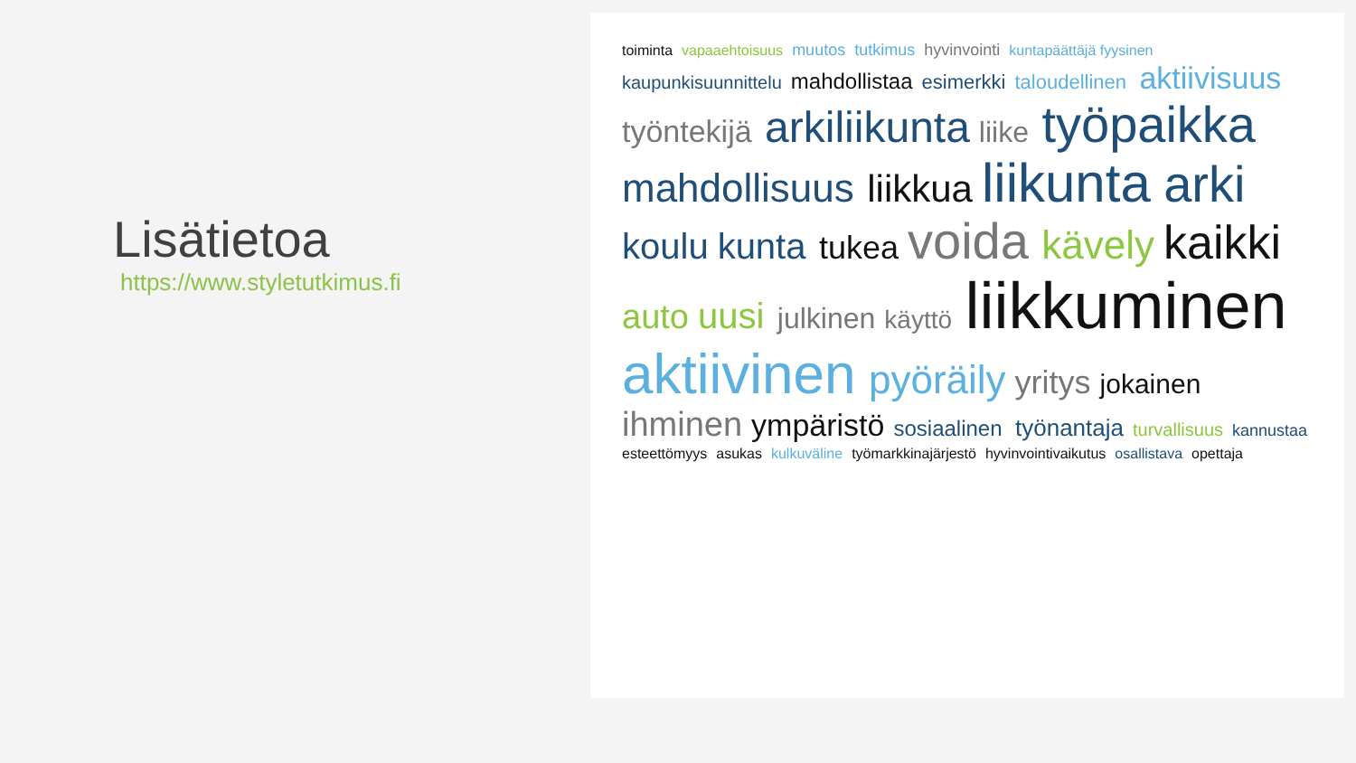Lisätietoa
https://www.styletutkimus.fi
toiminta vapaaehtoisuus muutos tutkimus hyvinvointi kuntapäättäjä fyysinen kaupunkisuunnittelu mahdollistaa esimerkki taloudellinen aktiivisuus työntekijä arkiliikunta liike työpaikka mahdollisuus liikkua liikunta arki koulu kunta tukea voida kävely kaikki auto uusi julkinen käyttö liikkuminen aktiivinen pyöräily yritys jokainen ihminen ympäristö sosiaalinen työnantaja turvallisuus kannustaa esteettömyys asukas kulkuväline työmarkkinajärjestö hyvinvointivaikutus osallistava opettaja